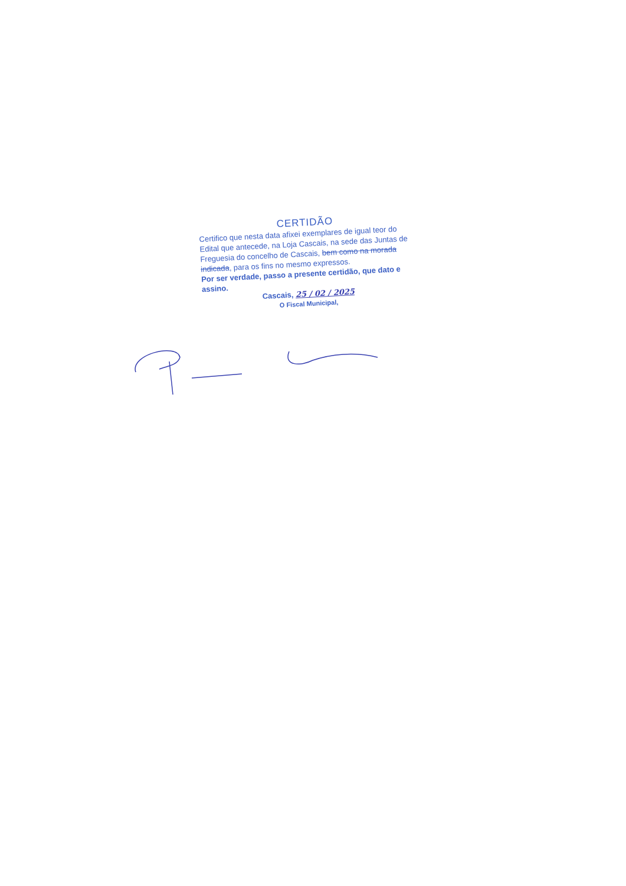CERTIDÃO
Certifico que nesta data afixei exemplares de igual teor do Edital que antecede, na Loja Cascais, na sede das Juntas de Freguesia do concelho de Cascais, bem como na morada indicada, para os fins no mesmo expressos.
Por ser verdade, passo a presente certidão, que dato e assino.
Cascais, 25 / 02 / 2025
O Fiscal Municipal,